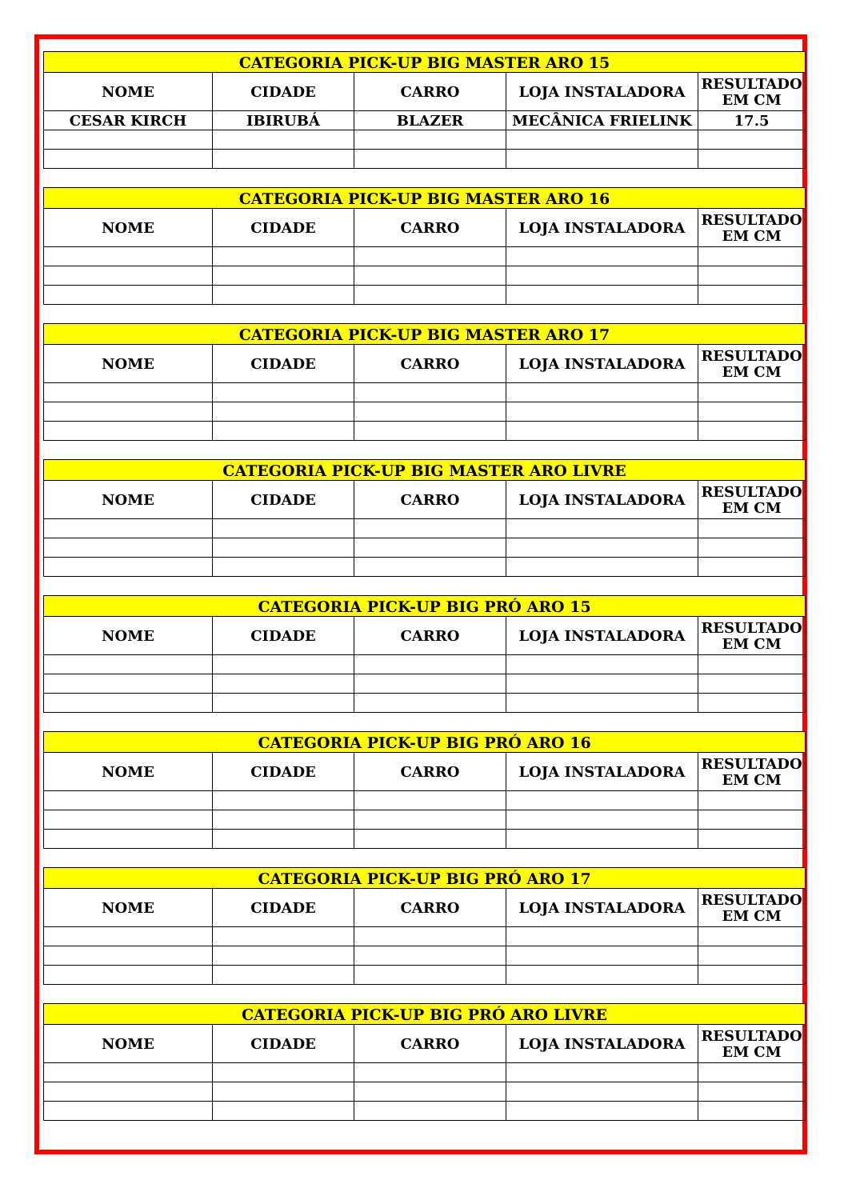| CATEGORIA PICK-UP BIG MASTER ARO 15 | | | | |
| --- | --- | --- | --- | --- |
| NOME | CIDADE | CARRO | LOJA INSTALADORA | RESULTADO EM CM |
| CESAR KIRCH | IBIRUBÁ | BLAZER | MECÂNICA FRIELINK | 17.5 |
| CATEGORIA PICK-UP BIG MASTER ARO 16 | | | | |
| --- | --- | --- | --- | --- |
| NOME | CIDADE | CARRO | LOJA INSTALADORA | RESULTADO EM CM |
| CATEGORIA PICK-UP BIG MASTER ARO 17 | | | | |
| --- | --- | --- | --- | --- |
| NOME | CIDADE | CARRO | LOJA INSTALADORA | RESULTADO EM CM |
| CATEGORIA PICK-UP BIG MASTER ARO LIVRE | | | | |
| --- | --- | --- | --- | --- |
| NOME | CIDADE | CARRO | LOJA INSTALADORA | RESULTADO EM CM |
| CATEGORIA PICK-UP BIG PRÓ ARO 15 | | | | |
| --- | --- | --- | --- | --- |
| NOME | CIDADE | CARRO | LOJA INSTALADORA | RESULTADO EM CM |
| CATEGORIA PICK-UP BIG PRÓ ARO 16 | | | | |
| --- | --- | --- | --- | --- |
| NOME | CIDADE | CARRO | LOJA INSTALADORA | RESULTADO EM CM |
| CATEGORIA PICK-UP BIG PRÓ ARO 17 | | | | |
| --- | --- | --- | --- | --- |
| NOME | CIDADE | CARRO | LOJA INSTALADORA | RESULTADO EM CM |
| CATEGORIA PICK-UP BIG PRÓ ARO LIVRE | | | | |
| --- | --- | --- | --- | --- |
| NOME | CIDADE | CARRO | LOJA INSTALADORA | RESULTADO EM CM |